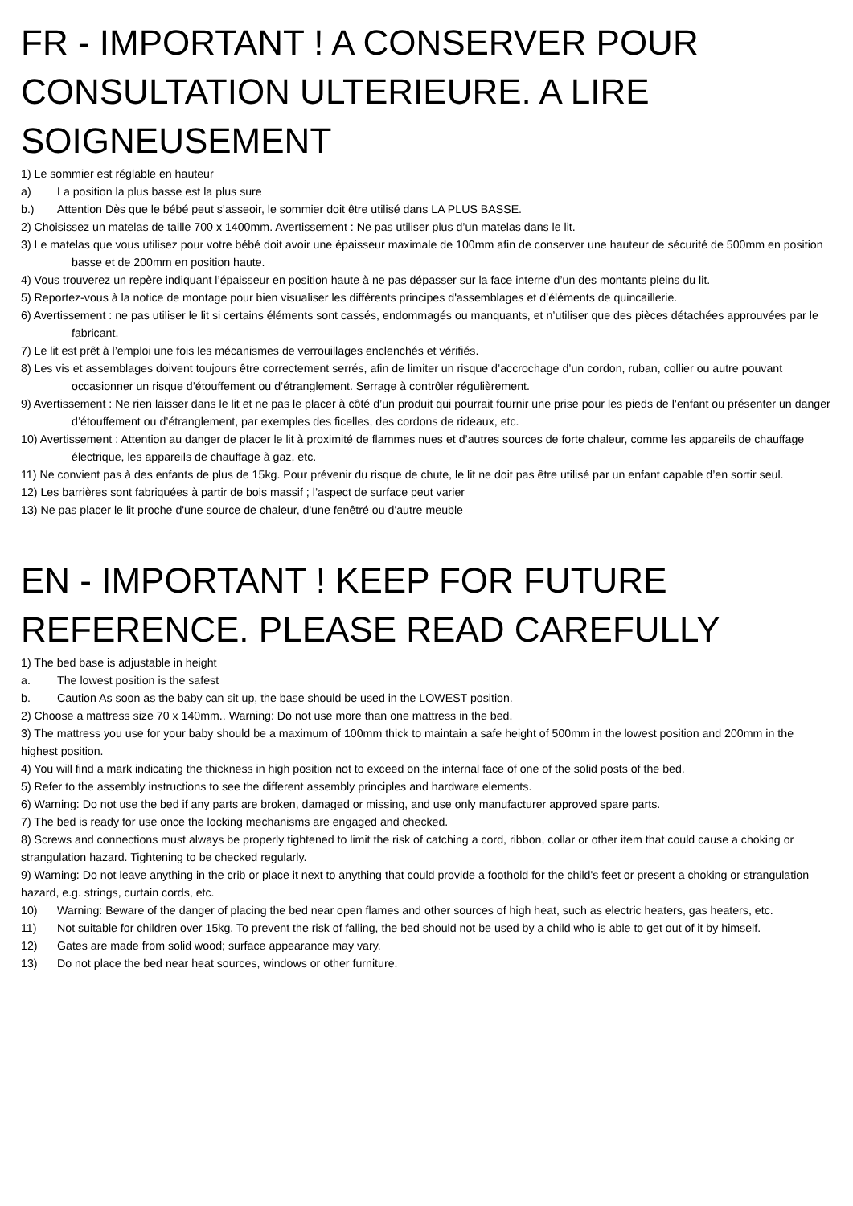FR - IMPORTANT ! A CONSERVER POUR CONSULTATION ULTERIEURE. A LIRE SOIGNEUSEMENT
1) Le sommier est réglable en hauteur
a) La position la plus basse est la plus sure
b.) Attention Dès que le bébé peut s’asseoir, le sommier doit être utilisé dans LA PLUS BASSE.
2) Choisissez un matelas de taille 700 x 1400mm. Avertissement : Ne pas utiliser plus d’un matelas dans le lit.
3) Le matelas que vous utilisez pour votre bébé doit avoir une épaisseur maximale de 100mm afin de conserver une hauteur de sécurité de 500mm en position basse et de 200mm en position haute.
4) Vous trouverez un repère indiquant l’épaisseur en position haute à ne pas dépasser sur la face interne d’un des montants pleins du lit.
5) Reportez-vous à la notice de montage pour bien visualiser les différents principes d'assemblages et d’éléments de quincaillerie.
6) Avertissement : ne pas utiliser le lit si certains éléments sont cassés, endommagés ou manquants, et n’utiliser que des pièces détachées approuvées par le fabricant.
7) Le lit est prêt à l’emploi une fois les mécanismes de verrouillages enclenchés et vérifiés.
8) Les vis et assemblages doivent toujours être correctement serrés, afin de limiter un risque d’accrochage d’un cordon, ruban, collier ou autre pouvant occasionner un risque d’étouffement ou d’étranglement. Serrage à contrôler régulièrement.
9) Avertissement : Ne rien laisser dans le lit et ne pas le placer à côté d’un produit qui pourrait fournir une prise pour les pieds de l’enfant ou présenter un danger d’étouffement ou d’étranglement, par exemples des ficelles, des cordons de rideaux, etc.
10) Avertissement : Attention au danger de placer le lit à proximité de flammes nues et d’autres sources de forte chaleur, comme les appareils de chauffage électrique, les appareils de chauffage à gaz, etc.
11) Ne convient pas à des enfants de plus de 15kg. Pour prévenir du risque de chute, le lit ne doit pas être utilisé par un enfant capable d’en sortir seul.
12) Les barrières sont fabriquées à partir de bois massif ; l’aspect de surface peut varier
13) Ne pas placer le lit proche d'une source de chaleur, d'une fenêtré ou d'autre meuble
EN - IMPORTANT ! KEEP FOR FUTURE REFERENCE. PLEASE READ CAREFULLY
1) The bed base is adjustable in height
a. The lowest position is the safest
b. Caution As soon as the baby can sit up, the base should be used in the LOWEST position.
2) Choose a mattress size 70 x 140mm.. Warning: Do not use more than one mattress in the bed.
3) The mattress you use for your baby should be a maximum of 100mm thick to maintain a safe height of 500mm in the lowest position and 200mm in the highest position.
4) You will find a mark indicating the thickness in high position not to exceed on the internal face of one of the solid posts of the bed.
5) Refer to the assembly instructions to see the different assembly principles and hardware elements.
6) Warning: Do not use the bed if any parts are broken, damaged or missing, and use only manufacturer approved spare parts.
7) The bed is ready for use once the locking mechanisms are engaged and checked.
8) Screws and connections must always be properly tightened to limit the risk of catching a cord, ribbon, collar or other item that could cause a choking or strangulation hazard. Tightening to be checked regularly.
9) Warning: Do not leave anything in the crib or place it next to anything that could provide a foothold for the child's feet or present a choking or strangulation hazard, e.g. strings, curtain cords, etc.
10) Warning: Beware of the danger of placing the bed near open flames and other sources of high heat, such as electric heaters, gas heaters, etc.
11) Not suitable for children over 15kg. To prevent the risk of falling, the bed should not be used by a child who is able to get out of it by himself.
12) Gates are made from solid wood; surface appearance may vary.
13) Do not place the bed near heat sources, windows or other furniture.